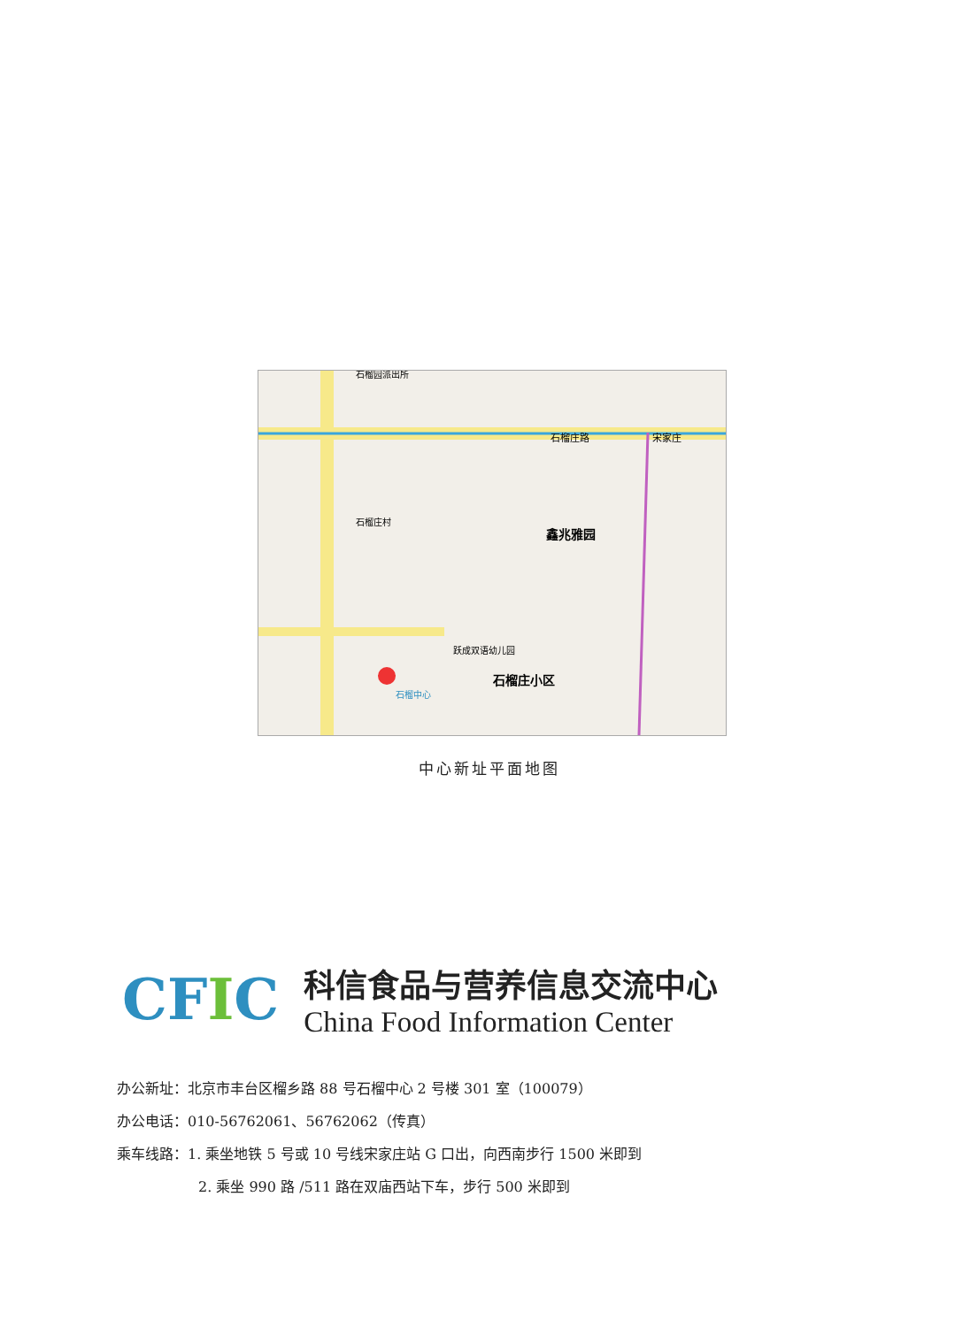石榴园派出所
石榴庄路
宋家庄
石榴庄村
鑫兆雅园
石榴庄小区
石榴中心
跃成双语幼儿园
中心新址平面地图
CFIC
科信食品与营养信息交流中心
China Food Information Center
办公新址：北京市丰台区榴乡路 88 号石榴中心 2 号楼 301 室（100079）
办公电话：010-56762061、56762062（传真）
乘车线路：1. 乘坐地铁 5 号或 10 号线宋家庄站 G 口出，向西南步行 1500 米即到
2. 乘坐 990 路 /511 路在双庙西站下车，步行 500 米即到